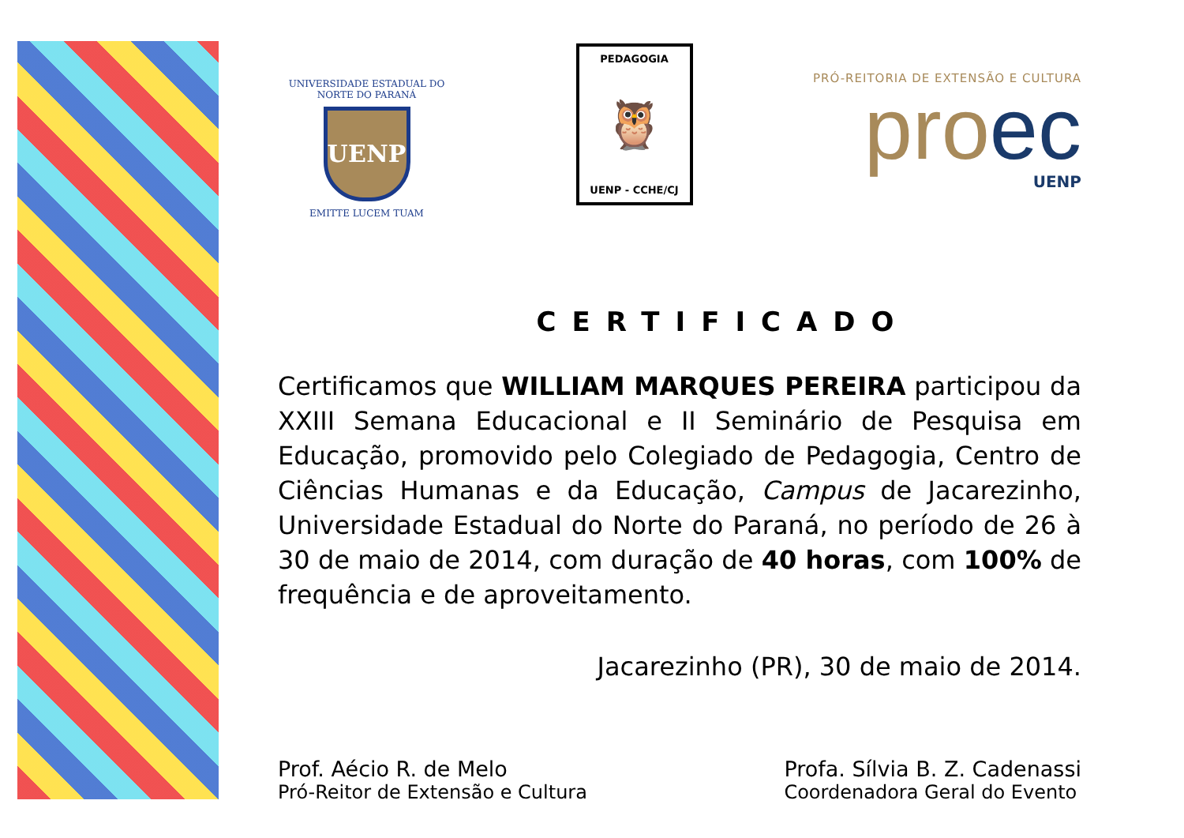UNIVERSIDADE ESTADUAL DO NORTE DO PARANÁ
UENP
EMITTE LUCEM TUAM
PEDAGOGIA
🦉
UENP - CCHE/CJ
PRÓ-REITORIA DE EXTENSÃO E CULTURA
proec
UENP
CERTIFICADO
Certificamos que WILLIAM MARQUES PEREIRA participou da XXIII Semana Educacional e II Seminário de Pesquisa em Educação, promovido pelo Colegiado de Pedagogia, Centro de Ciências Humanas e da Educação, Campus de Jacarezinho, Universidade Estadual do Norte do Paraná, no período de 26 à 30 de maio de 2014, com duração de 40 horas, com 100% de frequência e de aproveitamento.
Jacarezinho (PR), 30 de maio de 2014.
Prof. Aécio R. de Melo
Pró-Reitor de Extensão e Cultura
Profa. Sílvia B. Z. Cadenassi
Coordenadora Geral do Evento